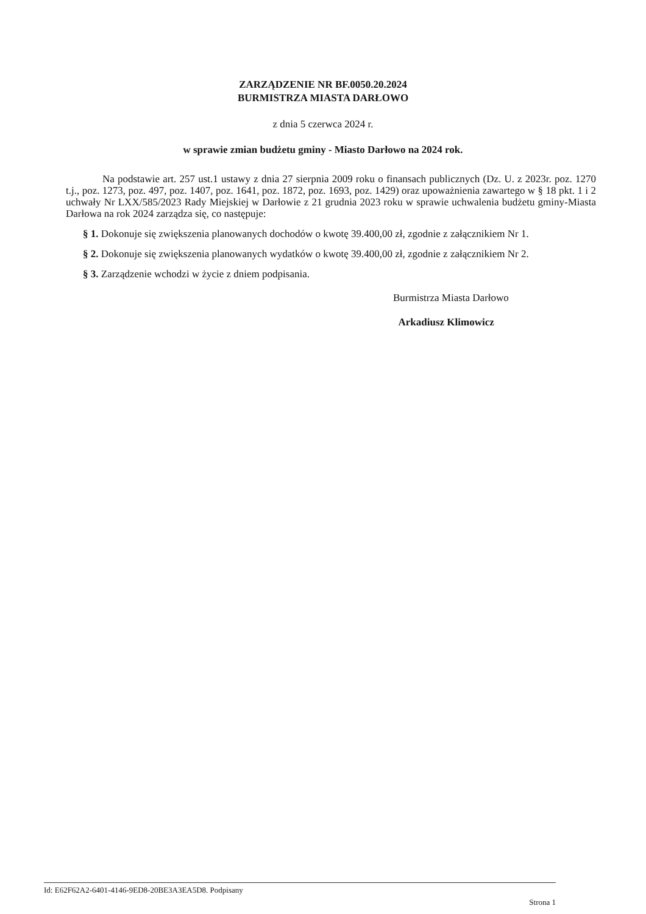ZARZĄDZENIE NR BF.0050.20.2024
BURMISTRZA MIASTA DARŁOWO
z dnia 5 czerwca 2024 r.
w sprawie zmian budżetu gminy - Miasto Darłowo na 2024 rok.
Na podstawie art. 257 ust.1 ustawy z dnia 27 sierpnia 2009 roku o finansach publicznych (Dz. U. z 2023r. poz. 1270 t.j., poz. 1273, poz. 497, poz. 1407, poz. 1641, poz. 1872, poz. 1693, poz. 1429) oraz upoważnienia zawartego w § 18 pkt. 1 i 2 uchwały Nr LXX/585/2023 Rady Miejskiej w Darłowie z 21 grudnia 2023 roku w sprawie uchwalenia budżetu gminy-Miasta Darłowa na rok 2024 zarządza się, co następuje:
§ 1. Dokonuje się zwiększenia planowanych dochodów o kwotę 39.400,00 zł, zgodnie z załącznikiem Nr 1.
§ 2. Dokonuje się zwiększenia planowanych wydatków o kwotę 39.400,00 zł, zgodnie z załącznikiem Nr 2.
§ 3. Zarządzenie wchodzi w życie z dniem podpisania.
Burmistrza Miasta Darłowo
Arkadiusz Klimowicz
Id: E62F62A2-6401-4146-9ED8-20BE3A3EA5D8. Podpisany Strona 1